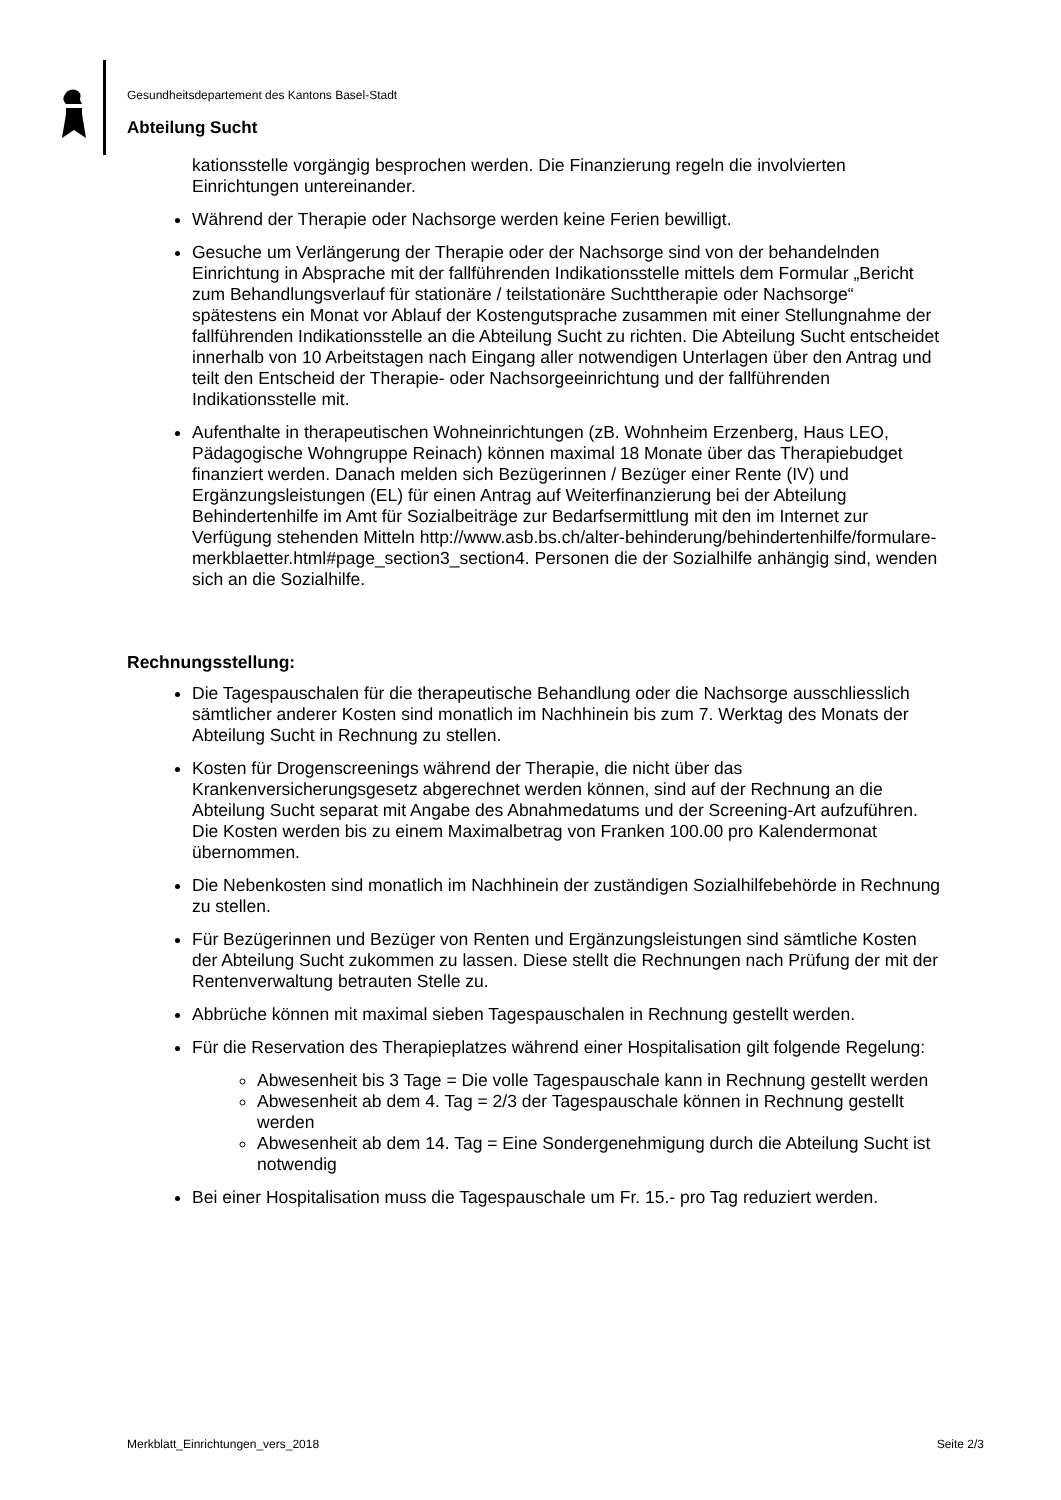Gesundheitsdepartement des Kantons Basel-Stadt
Abteilung Sucht
kationsstelle vorgängig besprochen werden. Die Finanzierung regeln die involvierten Einrichtungen untereinander.
Während der Therapie oder Nachsorge werden keine Ferien bewilligt.
Gesuche um Verlängerung der Therapie oder der Nachsorge sind von der behandelnden Einrichtung in Absprache mit der fallführenden Indikationsstelle mittels dem Formular „Bericht zum Behandlungsverlauf für stationäre / teilstationäre Suchttherapie oder Nachsorge“ spätestens ein Monat vor Ablauf der Kostengutsprache zusammen mit einer Stellungnahme der fallführenden Indikationsstelle an die Abteilung Sucht zu richten. Die Abteilung Sucht entscheidet innerhalb von 10 Arbeitstagen nach Eingang aller notwendigen Unterlagen über den Antrag und teilt den Entscheid der Therapie- oder Nachsorgeeinrichtung und der fallführenden Indikationsstelle mit.
Aufenthalte in therapeutischen Wohneinrichtungen (zB. Wohnheim Erzenberg, Haus LEO, Pädagogische Wohngruppe Reinach) können maximal 18 Monate über das Therapiebudget finanziert werden. Danach melden sich Bezügerinnen / Bezüger einer Rente (IV) und Ergänzungsleistungen (EL) für einen Antrag auf Weiterfinanzierung bei der Abteilung Behindertenhilfe im Amt für Sozialbeiträge zur Bedarfsermittlung mit den im Internet zur Verfügung stehenden Mitteln http://www.asb.bs.ch/alter-behinderung/behindertenhilfe/formulare-merkblaetter.html#page_section3_section4. Personen die der Sozialhilfe anhängig sind, wenden sich an die Sozialhilfe.
Rechnungsstellung:
Die Tagespauschalen für die therapeutische Behandlung oder die Nachsorge ausschliesslich sämtlicher anderer Kosten sind monatlich im Nachhinein bis zum 7. Werktag des Monats der Abteilung Sucht in Rechnung zu stellen.
Kosten für Drogenscreenings während der Therapie, die nicht über das Krankenversicherungsgesetz abgerechnet werden können, sind auf der Rechnung an die Abteilung Sucht separat mit Angabe des Abnahmedatums und der Screening-Art aufzuführen. Die Kosten werden bis zu einem Maximalbetrag von Franken 100.00 pro Kalendermonat übernommen.
Die Nebenkosten sind monatlich im Nachhinein der zuständigen Sozialhilfebehörde in Rechnung zu stellen.
Für Bezügerinnen und Bezüger von Renten und Ergänzungsleistungen sind sämtliche Kosten der Abteilung Sucht zukommen zu lassen. Diese stellt die Rechnungen nach Prüfung der mit der Rentenverwaltung betrauten Stelle zu.
Abbrüche können mit maximal sieben Tagespauschalen in Rechnung gestellt werden.
Für die Reservation des Therapieplatzes während einer Hospitalisation gilt folgende Regelung:
Abwesenheit bis 3 Tage = Die volle Tagespauschale kann in Rechnung gestellt werden
Abwesenheit ab dem 4. Tag = 2/3 der Tagespauschale können in Rechnung gestellt werden
Abwesenheit ab dem 14. Tag = Eine Sondergenehmigung durch die Abteilung Sucht ist notwendig
Bei einer Hospitalisation muss die Tagespauschale um Fr. 15.- pro Tag reduziert werden.
Merkblatt_Einrichtungen_vers_2018 Seite 2/3